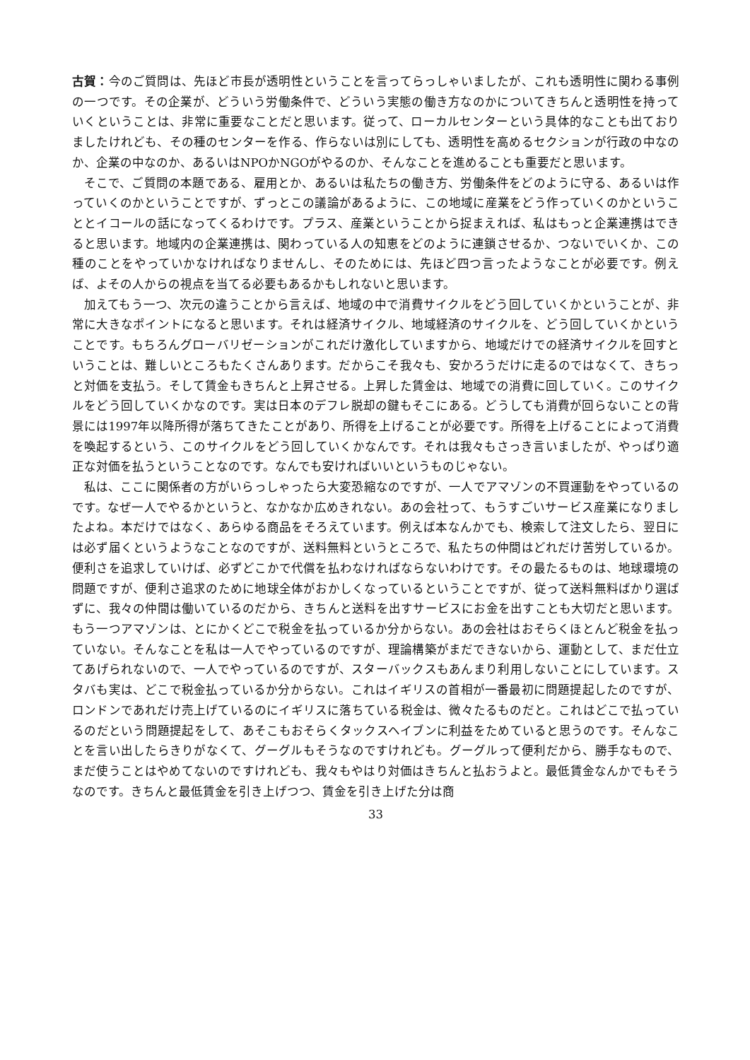古賀：今のご質問は、先ほど市長が透明性ということを言ってらっしゃいましたが、これも透明性に関わる事例の一つです。その企業が、どういう労働条件で、どういう実態の働き方なのかについてきちんと透明性を持っていくということは、非常に重要なことだと思います。従って、ローカルセンターという具体的なことも出ておりましたけれども、その種のセンターを作る、作らないは別にしても、透明性を高めるセクションが行政の中なのか、企業の中なのか、あるいはNPOかNGOがやるのか、そんなことを進めることも重要だと思います。
そこで、ご質問の本題である、雇用とか、あるいは私たちの働き方、労働条件をどのように守る、あるいは作っていくのかということですが、ずっとこの議論があるように、この地域に産業をどう作っていくのかということとイコールの話になってくるわけです。プラス、産業ということから捉まえれば、私はもっと企業連携はできると思います。地域内の企業連携は、関わっている人の知恵をどのように連鎖させるか、つないでいくか、この種のことをやっていかなければなりませんし、そのためには、先ほど四つ言ったようなことが必要です。例えば、よその人からの視点を当てる必要もあるかもしれないと思います。
加えてもう一つ、次元の違うことから言えば、地域の中で消費サイクルをどう回していくかということが、非常に大きなポイントになると思います。それは経済サイクル、地域経済のサイクルを、どう回していくかということです。もちろんグローバリゼーションがこれだけ激化していますから、地域だけでの経済サイクルを回すということは、難しいところもたくさんあります。だからこそ我々も、安かろうだけに走るのではなくて、きちっと対価を支払う。そして賃金もきちんと上昇させる。上昇した賃金は、地域での消費に回していく。このサイクルをどう回していくかなのです。実は日本のデフレ脱却の鍵もそこにある。どうしても消費が回らないことの背景には1997年以降所得が落ちてきたことがあり、所得を上げることが必要です。所得を上げることによって消費を喚起するという、このサイクルをどう回していくかなんです。それは我々もさっき言いましたが、やっぱり適正な対価を払うということなのです。なんでも安ければいいというものじゃない。
私は、ここに関係者の方がいらっしゃったら大変恐縮なのですが、一人でアマゾンの不買運動をやっているのです。なぜ一人でやるかというと、なかなか広めきれない。あの会社って、もうすごいサービス産業になりましたよね。本だけではなく、あらゆる商品をそろえています。例えば本なんかでも、検索して注文したら、翌日には必ず届くというようなことなのですが、送料無料というところで、私たちの仲間はどれだけ苦労しているか。便利さを追求していけば、必ずどこかで代償を払わなければならないわけです。その最たるものは、地球環境の問題ですが、便利さ追求のために地球全体がおかしくなっているということですが、従って送料無料ばかり選ばずに、我々の仲間は働いているのだから、きちんと送料を出すサービスにお金を出すことも大切だと思います。もう一つアマゾンは、とにかくどこで税金を払っているか分からない。あの会社はおそらくほとんど税金を払っていない。そんなことを私は一人でやっているのですが、理論構築がまだできないから、運動として、まだ仕立てあげられないので、一人でやっているのですが、スターバックスもあんまり利用しないことにしています。スタバも実は、どこで税金払っているか分からない。これはイギリスの首相が一番最初に問題提起したのですが、ロンドンであれだけ売上げているのにイギリスに落ちている税金は、微々たるものだと。これはどこで払っているのだという問題提起をして、あそこもおそらくタックスヘイブンに利益をためていると思うのです。そんなことを言い出したらきりがなくて、グーグルもそうなのですけれども。グーグルって便利だから、勝手なもので、まだ使うことはやめてないのですけれども、我々もやはり対価はきちんと払おうよと。最低賃金なんかでもそうなのです。きちんと最低賃金を引き上げつつ、賃金を引き上げた分は商
33